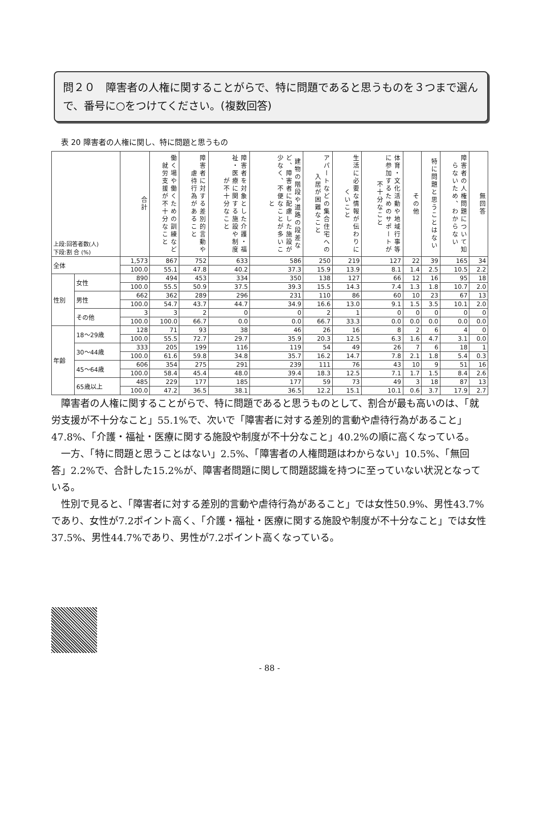問２０　障害者の人権に関することがらで、特に問題であると思うものを３つまで選んで、番号に○をつけてください。(複数回答)
表 20 障害者の人権に関し、特に問題と思うもの
| 上段:回答者数(人) 下段:割 合 (%) | | 合計 | 働く場や働くための訓練など就労支援が不十分なこと | 障害者に対する差別的言動や虐待行為があること | 障害者を対象とした介護・福祉・医療に関する施設や制度が不十分なこと | 建物の階段や道路の段差など、障害者に配慮した施設が少なく、不便なことが多いこと | アパートなどの集合住宅への入居が困難なこと | 生活に必要な情報が伝わりにくいこと | 体育・文化活動や地域行事等に参加するためのサポートが不十分なこと | その他 | 特に問題と思うことはない | 障害者の人権問題について知らないため、わからない | 無回答 |
| 全体 | | 1,573 | 867 | 752 | 633 | 586 | 250 | 219 | 127 | 22 | 39 | 165 | 34 |
| | | 100.0 | 55.1 | 47.8 | 40.2 | 37.3 | 15.9 | 13.9 | 8.1 | 1.4 | 2.5 | 10.5 | 2.2 |
| 性別 | 女性 | 890 | 494 | 453 | 334 | 350 | 138 | 127 | 66 | 12 | 16 | 95 | 18 |
| | | 100.0 | 55.5 | 50.9 | 37.5 | 39.3 | 15.5 | 14.3 | 7.4 | 1.3 | 1.8 | 10.7 | 2.0 |
| | 男性 | 662 | 362 | 289 | 296 | 231 | 110 | 86 | 60 | 10 | 23 | 67 | 13 |
| | | 100.0 | 54.7 | 43.7 | 44.7 | 34.9 | 16.6 | 13.0 | 9.1 | 1.5 | 3.5 | 10.1 | 2.0 |
| | その他 | 3 | 3 | 2 | 0 | 0 | 2 | 1 | 0 | 0 | 0 | 0 | 0 |
| | | 100.0 | 100.0 | 66.7 | 0.0 | 0.0 | 66.7 | 33.3 | 0.0 | 0.0 | 0.0 | 0.0 | 0.0 |
| 年齢 | 18～29歳 | 128 | 71 | 93 | 38 | 46 | 26 | 16 | 8 | 2 | 6 | 4 | 0 |
| | | 100.0 | 55.5 | 72.7 | 29.7 | 35.9 | 20.3 | 12.5 | 6.3 | 1.6 | 4.7 | 3.1 | 0.0 |
| | 30～44歳 | 333 | 205 | 199 | 116 | 119 | 54 | 49 | 26 | 7 | 6 | 18 | 1 |
| | | 100.0 | 61.6 | 59.8 | 34.8 | 35.7 | 16.2 | 14.7 | 7.8 | 2.1 | 1.8 | 5.4 | 0.3 |
| | 45～64歳 | 606 | 354 | 275 | 291 | 239 | 111 | 76 | 43 | 10 | 9 | 51 | 16 |
| | | 100.0 | 58.4 | 45.4 | 48.0 | 39.4 | 18.3 | 12.5 | 7.1 | 1.7 | 1.5 | 8.4 | 2.6 |
| | 65歳以上 | 485 | 229 | 177 | 185 | 177 | 59 | 73 | 49 | 3 | 18 | 87 | 13 |
| | | 100.0 | 47.2 | 36.5 | 38.1 | 36.5 | 12.2 | 15.1 | 10.1 | 0.6 | 3.7 | 17.9 | 2.7 |
障害者の人権に関することがらで、特に問題であると思うものとして、割合が最も高いのは、「就労支援が不十分なこと」55.1%で、次いで「障害者に対する差別的言動や虐待行為があること」47.8%、「介護・福祉・医療に関する施設や制度が不十分なこと」40.2%の順に高くなっている。
一方、「特に問題と思うことはない」2.5%、「障害者の人権問題はわからない」10.5%、「無回答」2.2%で、合計した15.2%が、障害者問題に関して問題認識を持つに至っていない状況となっている。
性別で見ると、「障害者に対する差別的言動や虐待行為があること」では女性50.9%、男性43.7%であり、女性が7.2ポイント高く、「介護・福祉・医療に関する施設や制度が不十分なこと」では女性37.5%、男性44.7%であり、男性が7.2ポイント高くなっている。
- 88 -